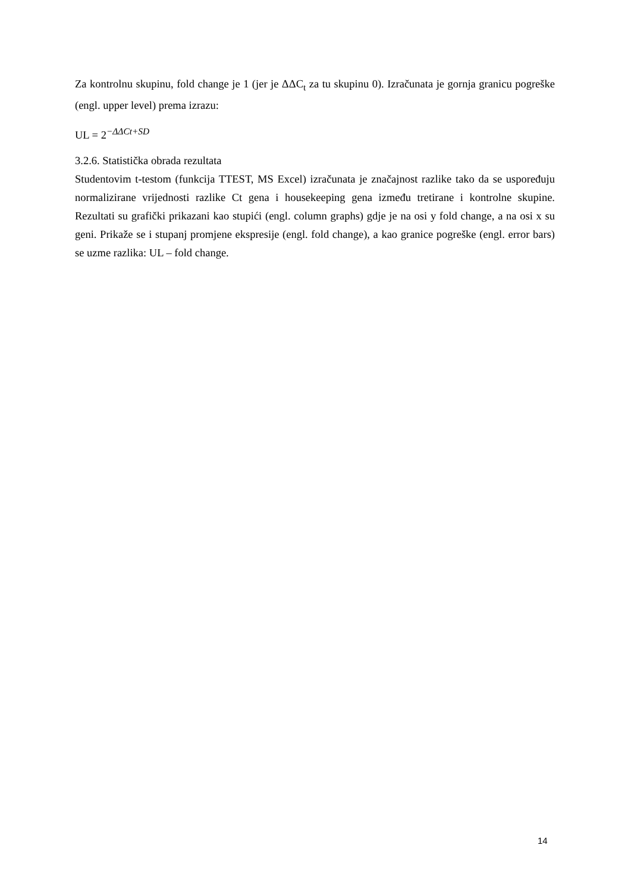Za kontrolnu skupinu, fold change je 1 (jer je ΔΔC<sub>t</sub> za tu skupinu 0). Izračunata je gornja granicu pogreške (engl. upper level) prema izrazu:
UL = 2<sup>−ΔΔCt+SD</sup>
3.2.6. Statistička obrada rezultata
Studentovim t-testom (funkcija TTEST, MS Excel) izračunata je značajnost razlike tako da se uspoređuju normalizirane vrijednosti razlike Ct gena i housekeeping gena između tretirane i kontrolne skupine. Rezultati su grafički prikazani kao stupići (engl. column graphs) gdje je na osi y fold change, a na osi x su geni. Prikaže se i stupanj promjene ekspresije (engl. fold change), a kao granice pogreške (engl. error bars) se uzme razlika: UL – fold change.
14